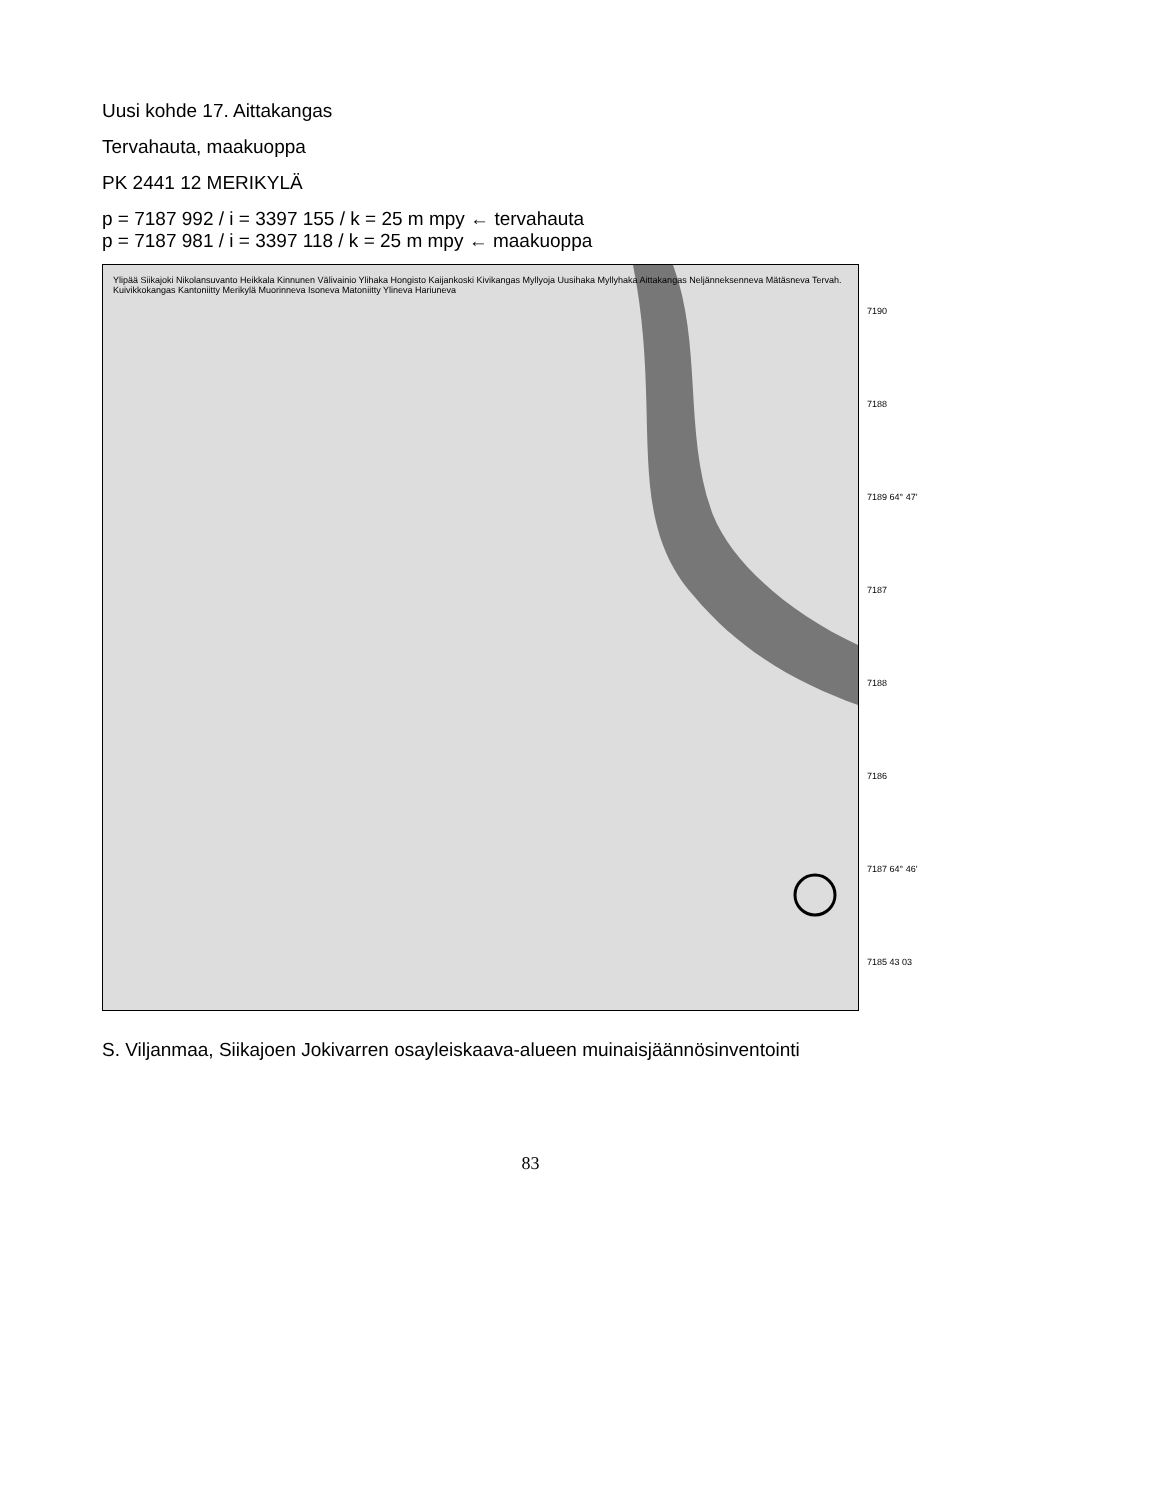Uusi kohde 17. Aittakangas
Tervahauta, maakuoppa
PK 2441 12 MERIKYLÄ
p = 7187 992 / i = 3397 155 / k = 25 m mpy ← tervahauta
p = 7187 981 / i = 3397 118 / k = 25 m mpy ← maakuoppa
Ylipää Siikajoki Nikolansuvanto Heikkala Kinnunen Välivainio Ylihaka Hongisto Kaijankoski Kivikangas Myllyoja Uusihaka Myllyhaka Aittakangas Neljänneksenneva Mätäsneva Tervah. Kuivikkokangas Kantoniitty Merikylä Muorinneva Isoneva Matoniitty Ylineva Hariuneva
7190
7188
7189 64° 47′
7187
7188
7186
7187 64° 46′
7185 43 03
S. Viljanmaa, Siikajoen Jokivarren osayleiskaava-alueen muinaisjäännösinventointi
83